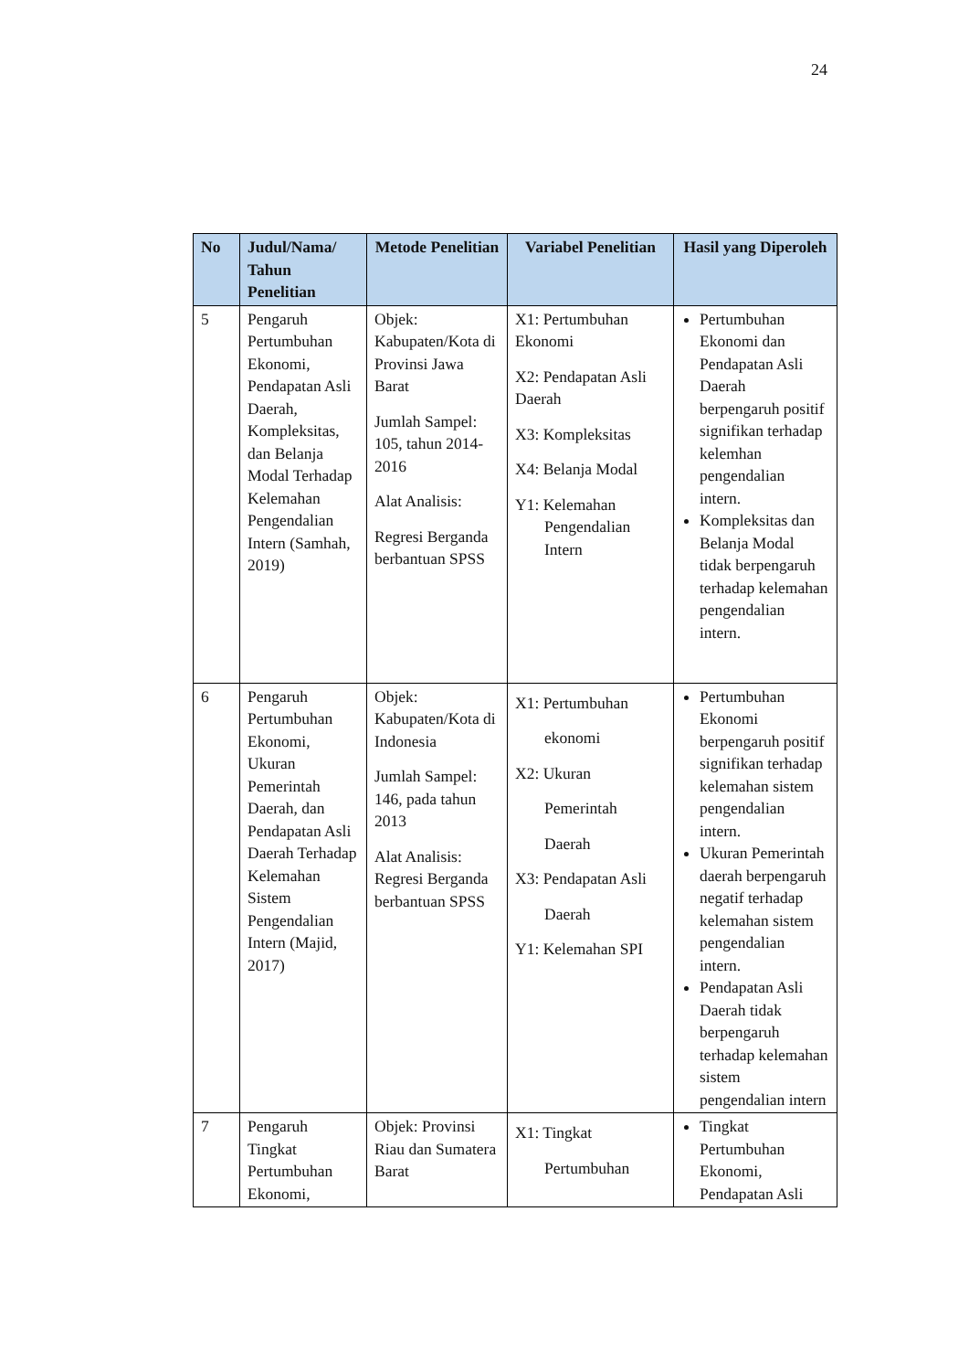24
| No | Judul/Nama/ Tahun Penelitian | Metode Penelitian | Variabel Penelitian | Hasil yang Diperoleh |
| --- | --- | --- | --- | --- |
| 5 | Pengaruh Pertumbuhan Ekonomi, Pendapatan Asli Daerah, Kompleksitas, dan Belanja Modal Terhadap Kelemahan Pengendalian Intern (Samhah, 2019) | Objek: Kabupaten/Kota di Provinsi Jawa Barat Jumlah Sampel: 105, tahun 2014-2016 Alat Analisis: Regresi Berganda berbantuan SPSS | X1: Pertumbuhan Ekonomi X2: Pendapatan Asli Daerah X3: Kompleksitas X4: Belanja Modal Y1: Kelemahan Pengendalian Intern | Pertumbuhan Ekonomi dan Pendapatan Asli Daerah berpengaruh positif signifikan terhadap kelemhan pengendalian intern. Kompleksitas dan Belanja Modal tidak berpengaruh terhadap kelemahan pengendalian intern. |
| 6 | Pengaruh Pertumbuhan Ekonomi, Ukuran Pemerintah Daerah, dan Pendapatan Asli Daerah Terhadap Kelemahan Sistem Pengendalian Intern (Majid, 2017) | Objek: Kabupaten/Kota di Indonesia Jumlah Sampel: 146, pada tahun 2013 Alat Analisis: Regresi Berganda berbantuan SPSS | X1: Pertumbuhan ekonomi X2: Ukuran Pemerintah Daerah X3: Pendapatan Asli Daerah Y1: Kelemahan SPI | Pertumbuhan Ekonomi berpengaruh positif signifikan terhadap kelemahan sistem pengendalian intern. Ukuran Pemerintah daerah berpengaruh negatif terhadap kelemahan sistem pengendalian intern. Pendapatan Asli Daerah tidak berpengaruh terhadap kelemahan sistem pengendalian intern |
| 7 | Pengaruh Tingkat Pertumbuhan Ekonomi, | Objek: Provinsi Riau dan Sumatera Barat | X1: Tingkat Pertumbuhan | Tingkat Pertumbuhan Ekonomi, Pendapatan Asli |